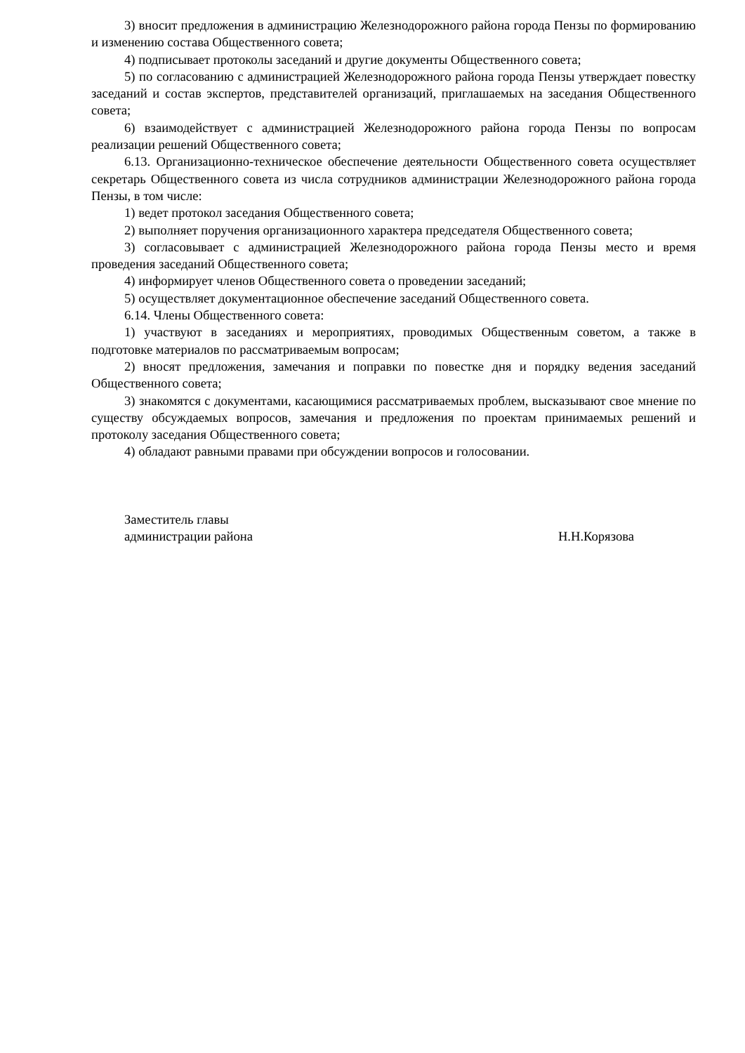3) вносит предложения в администрацию Железнодорожного района города Пензы по формированию и изменению состава Общественного совета;
4) подписывает протоколы заседаний и другие документы Общественного совета;
5) по согласованию с администрацией Железнодорожного района города Пензы утверждает повестку заседаний и состав экспертов, представителей организаций, приглашаемых на заседания Общественного совета;
6) взаимодействует с администрацией Железнодорожного района города Пензы по вопросам реализации решений Общественного совета;
6.13. Организационно-техническое обеспечение деятельности Общественного совета осуществляет секретарь Общественного совета из числа сотрудников администрации Железнодорожного района города Пензы, в том числе:
1) ведет протокол заседания Общественного совета;
2) выполняет поручения организационного характера председателя Общественного совета;
3) согласовывает с администрацией Железнодорожного района города Пензы место и время проведения заседаний Общественного совета;
4) информирует членов Общественного совета о проведении заседаний;
5) осуществляет документационное обеспечение заседаний Общественного совета.
6.14. Члены Общественного совета:
1) участвуют в заседаниях и мероприятиях, проводимых Общественным советом, а также в подготовке материалов по рассматриваемым вопросам;
2) вносят предложения, замечания и поправки по повестке дня и порядку ведения заседаний Общественного совета;
3) знакомятся с документами, касающимися рассматриваемых проблем, высказывают свое мнение по существу обсуждаемых вопросов, замечания и предложения по проектам принимаемых решений и протоколу заседания Общественного совета;
4) обладают равными правами при обсуждении вопросов и голосовании.
Заместитель главы
администрации района
Н.Н.Корязова